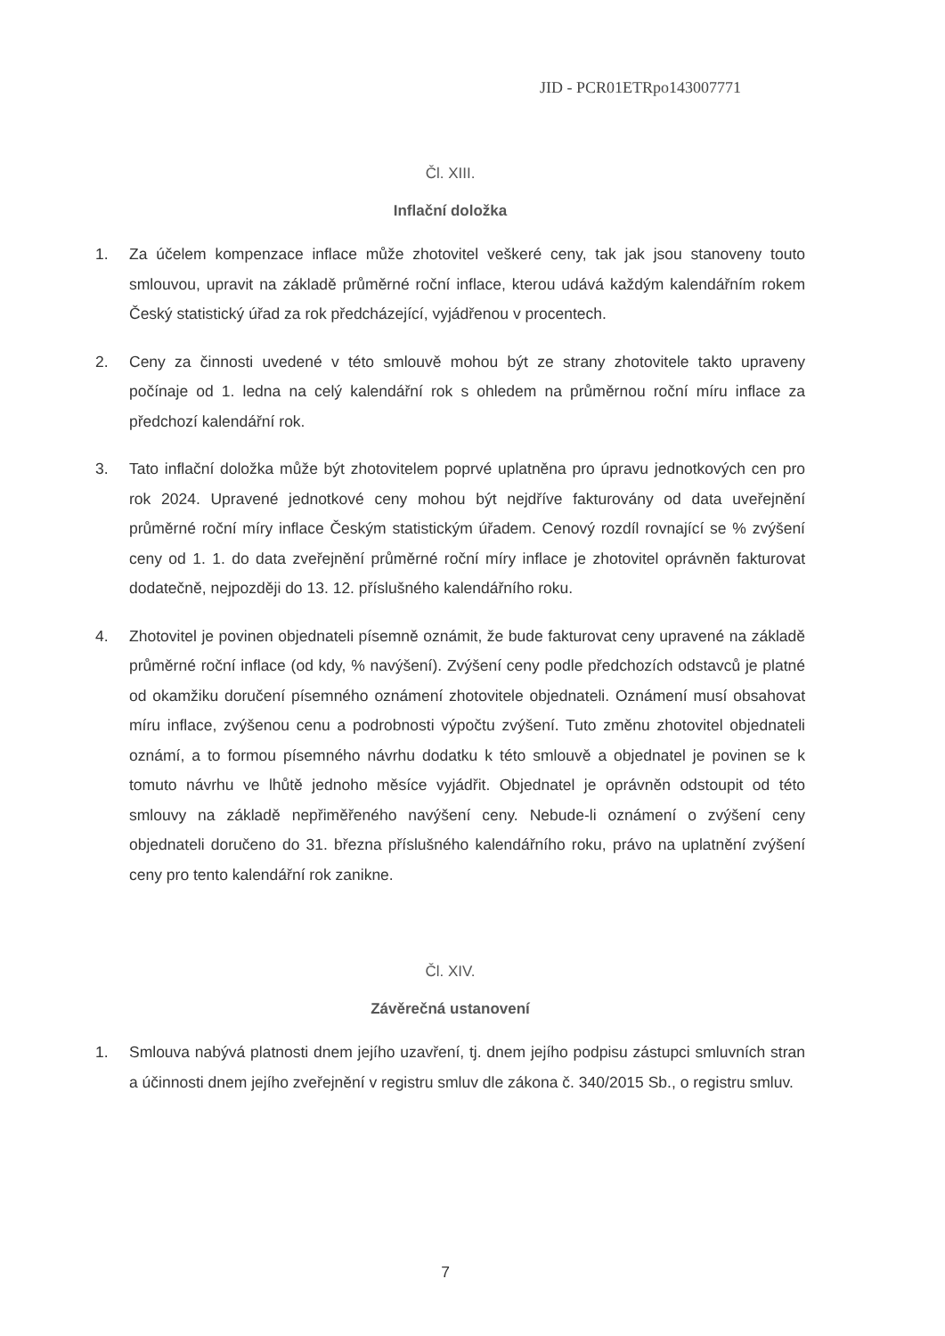JID - PCR01ETRpo143007771
Čl. XIII.
Inflační doložka
1. Za účelem kompenzace inflace může zhotovitel veškeré ceny, tak jak jsou stanoveny touto smlouvou, upravit na základě průměrné roční inflace, kterou udává každým kalendářním rokem Český statistický úřad za rok předcházející, vyjádřenou v procentech.
2. Ceny za činnosti uvedené v této smlouvě mohou být ze strany zhotovitele takto upraveny počínaje od 1. ledna na celý kalendářní rok s ohledem na průměrnou roční míru inflace za předchozí kalendářní rok.
3. Tato inflační doložka může být zhotovitelem poprvé uplatněna pro úpravu jednotkových cen pro rok 2024. Upravené jednotkové ceny mohou být nejdříve fakturovány od data uveřejnění průměrné roční míry inflace Českým statistickým úřadem. Cenový rozdíl rovnající se % zvýšení ceny od 1. 1. do data zveřejnění průměrné roční míry inflace je zhotovitel oprávněn fakturovat dodatečně, nejpozději do 13. 12. příslušného kalendářního roku.
4. Zhotovitel je povinen objednateli písemně oznámit, že bude fakturovat ceny upravené na základě průměrné roční inflace (od kdy, % navýšení). Zvýšení ceny podle předchozích odstavců je platné od okamžiku doručení písemného oznámení zhotovitele objednateli. Oznámení musí obsahovat míru inflace, zvýšenou cenu a podrobnosti výpočtu zvýšení. Tuto změnu zhotovitel objednateli oznámí, a to formou písemného návrhu dodatku k této smlouvě a objednatel je povinen se k tomuto návrhu ve lhůtě jednoho měsíce vyjádřit. Objednatel je oprávněn odstoupit od této smlouvy na základě nepřiměřeného navýšení ceny. Nebude-li oznámení o zvýšení ceny objednateli doručeno do 31. března příslušného kalendářního roku, právo na uplatnění zvýšení ceny pro tento kalendářní rok zanikne.
Čl. XIV.
Závěrečná ustanovení
1. Smlouva nabývá platnosti dnem jejího uzavření, tj. dnem jejího podpisu zástupci smluvních stran a účinnosti dnem jejího zveřejnění v registru smluv dle zákona č. 340/2015 Sb., o registru smluv.
7